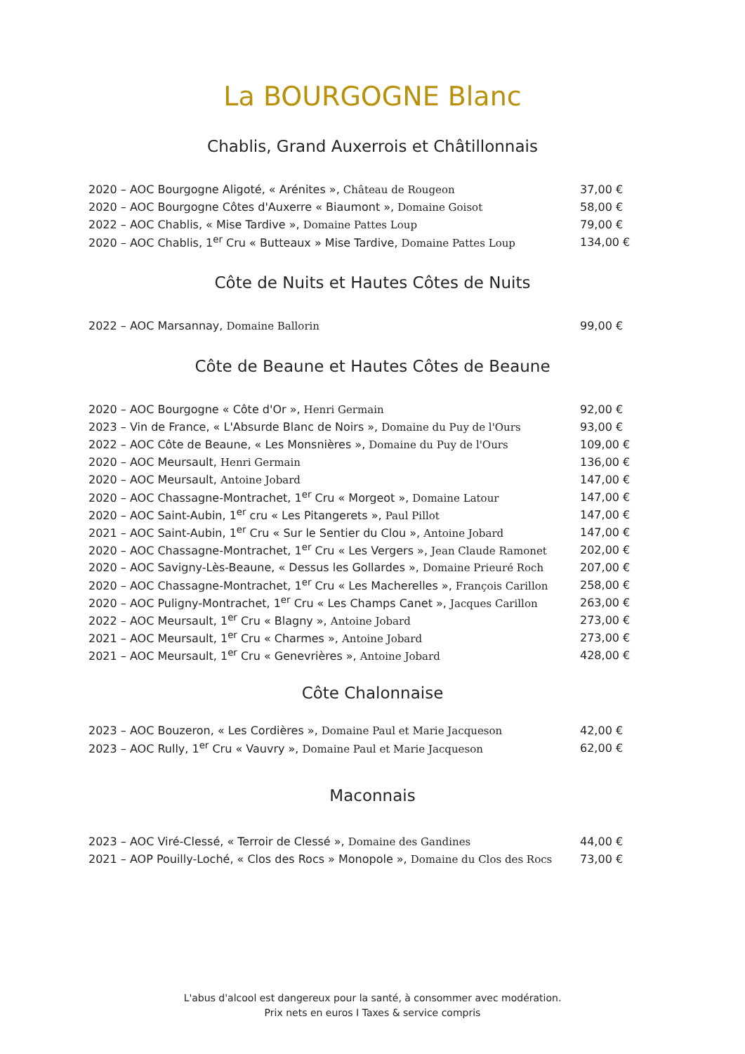La BOURGOGNE Blanc
Chablis, Grand Auxerrois et Châtillonnais
| 2020 – AOC Bourgogne Aligoté, « Arénites », Château de Rougeon | 37,00 € |
| 2020 – AOC Bourgogne Côtes d'Auxerre « Biaumont », Domaine Goisot | 58,00 € |
| 2022 – AOC Chablis, « Mise Tardive », Domaine Pattes Loup | 79,00 € |
| 2020 – AOC Chablis, 1<sup>er</sup> Cru « Butteaux » Mise Tardive, Domaine Pattes Loup | 134,00 € |
Côte de Nuits et Hautes Côtes de Nuits
| 2022 – AOC Marsannay, Domaine Ballorin | 99,00 € |
Côte de Beaune et Hautes Côtes de Beaune
| 2020 – AOC Bourgogne « Côte d'Or », Henri Germain | 92,00 € |
| 2023 – Vin de France, « L'Absurde Blanc de Noirs », Domaine du Puy de l'Ours | 93,00 € |
| 2022 – AOC Côte de Beaune, « Les Monsnières », Domaine du Puy de l'Ours | 109,00 € |
| 2020 – AOC Meursault, Henri Germain | 136,00 € |
| 2020 – AOC Meursault, Antoine Jobard | 147,00 € |
| 2020 – AOC Chassagne-Montrachet, 1<sup>er</sup> Cru « Morgeot », Domaine Latour | 147,00 € |
| 2020 – AOC Saint-Aubin, 1<sup>er</sup> cru « Les Pitangerets », Paul Pillot | 147,00 € |
| 2021 – AOC Saint-Aubin, 1<sup>er</sup> Cru « Sur le Sentier du Clou », Antoine Jobard | 147,00 € |
| 2020 – AOC Chassagne-Montrachet, 1<sup>er</sup> Cru « Les Vergers », Jean Claude Ramonet | 202,00 € |
| 2020 – AOC Savigny-Lès-Beaune, « Dessus les Gollardes », Domaine Prieuré Roch | 207,00 € |
| 2020 – AOC Chassagne-Montrachet, 1<sup>er</sup> Cru « Les Macherelles », François Carillon | 258,00 € |
| 2020 – AOC Puligny-Montrachet, 1<sup>er</sup> Cru « Les Champs Canet », Jacques Carillon | 263,00 € |
| 2022 – AOC Meursault, 1<sup>er</sup> Cru « Blagny », Antoine Jobard | 273,00 € |
| 2021 – AOC Meursault, 1<sup>er</sup> Cru « Charmes », Antoine Jobard | 273,00 € |
| 2021 – AOC Meursault, 1<sup>er</sup> Cru « Genevrières », Antoine Jobard | 428,00 € |
Côte Chalonnaise
| 2023 – AOC Bouzeron, « Les Cordières », Domaine Paul et Marie Jacqueson | 42,00 € |
| 2023 – AOC Rully, 1<sup>er</sup> Cru « Vauvry », Domaine Paul et Marie Jacqueson | 62,00 € |
Maconnais
| 2023 – AOC Viré-Clessé, « Terroir de Clessé », Domaine des Gandines | 44,00 € |
| 2021 – AOP Pouilly-Loché, « Clos des Rocs » Monopole », Domaine du Clos des Rocs | 73,00 € |
L'abus d'alcool est dangereux pour la santé, à consommer avec modération.
Prix nets en euros I Taxes & service compris